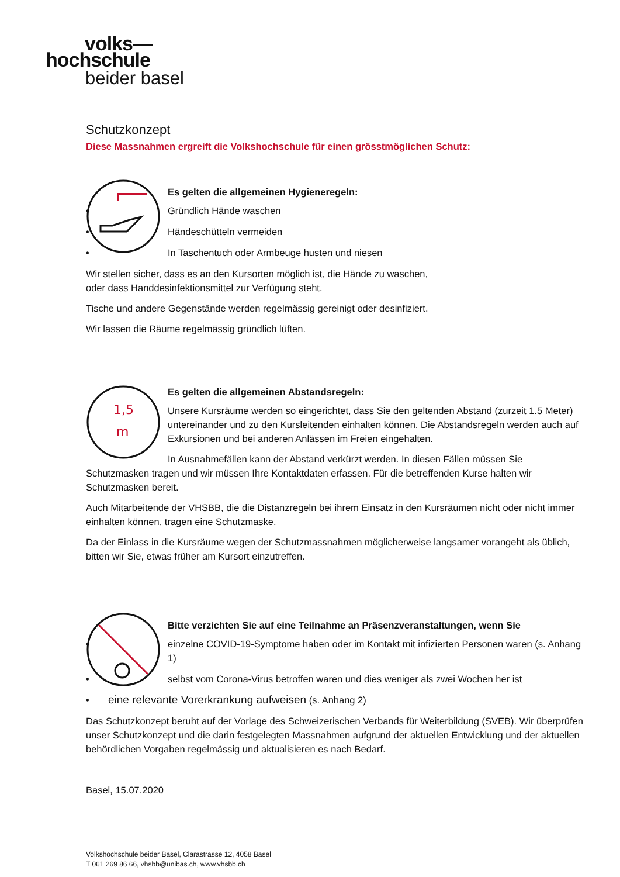volks—
hochschule
beider basel
Schutzkonzept
Diese Massnahmen ergreift die Volkshochschule für einen grösstmöglichen Schutz:
Es gelten die allgemeinen Hygieneregeln:
• Gründlich Hände waschen
• Händeschütteln vermeiden
• In Taschentuch oder Armbeuge husten und niesen
Wir stellen sicher, dass es an den Kursorten möglich ist, die Hände zu waschen,
oder dass Handdesinfektionsmittel zur Verfügung steht.
Tische und andere Gegenstände werden regelmässig gereinigt oder desinfiziert.
Wir lassen die Räume regelmässig gründlich lüften.
1,5
m
Es gelten die allgemeinen Abstandsregeln:
Unsere Kursräume werden so eingerichtet, dass Sie den geltenden Abstand (zurzeit 1.5 Meter) untereinander und zu den Kursleitenden einhalten können. Die Abstandsregeln werden auch auf Exkursionen und bei anderen Anlässen im Freien eingehalten.
In Ausnahmefällen kann der Abstand verkürzt werden. In diesen Fällen müssen Sie Schutzmasken tragen und wir müssen Ihre Kontaktdaten erfassen. Für die betreffenden Kurse halten wir Schutzmasken bereit.
Auch Mitarbeitende der VHSBB, die die Distanzregeln bei ihrem Einsatz in den Kursräumen nicht oder nicht immer einhalten können, tragen eine Schutzmaske.
Da der Einlass in die Kursräume wegen der Schutzmassnahmen möglicherweise langsamer vorangeht als üblich, bitten wir Sie, etwas früher am Kursort einzutreffen.
Bitte verzichten Sie auf eine Teilnahme an Präsenzveranstaltungen, wenn Sie
• einzelne COVID-19-Symptome haben oder im Kontakt mit infizierten Personen waren (s. Anhang 1)
• selbst vom Corona-Virus betroffen waren und dies weniger als zwei Wochen her ist
• eine relevante Vorerkrankung aufweisen (s. Anhang 2)
Das Schutzkonzept beruht auf der Vorlage des Schweizerischen Verbands für Weiterbildung (SVEB). Wir überprüfen unser Schutzkonzept und die darin festgelegten Massnahmen aufgrund der aktuellen Entwicklung und der aktuellen behördlichen Vorgaben regelmässig und aktualisieren es nach Bedarf.
Basel, 15.07.2020
Volkshochschule beider Basel, Clarastrasse 12, 4058 Basel
T 061 269 86 66, vhsbb@unibas.ch, www.vhsbb.ch